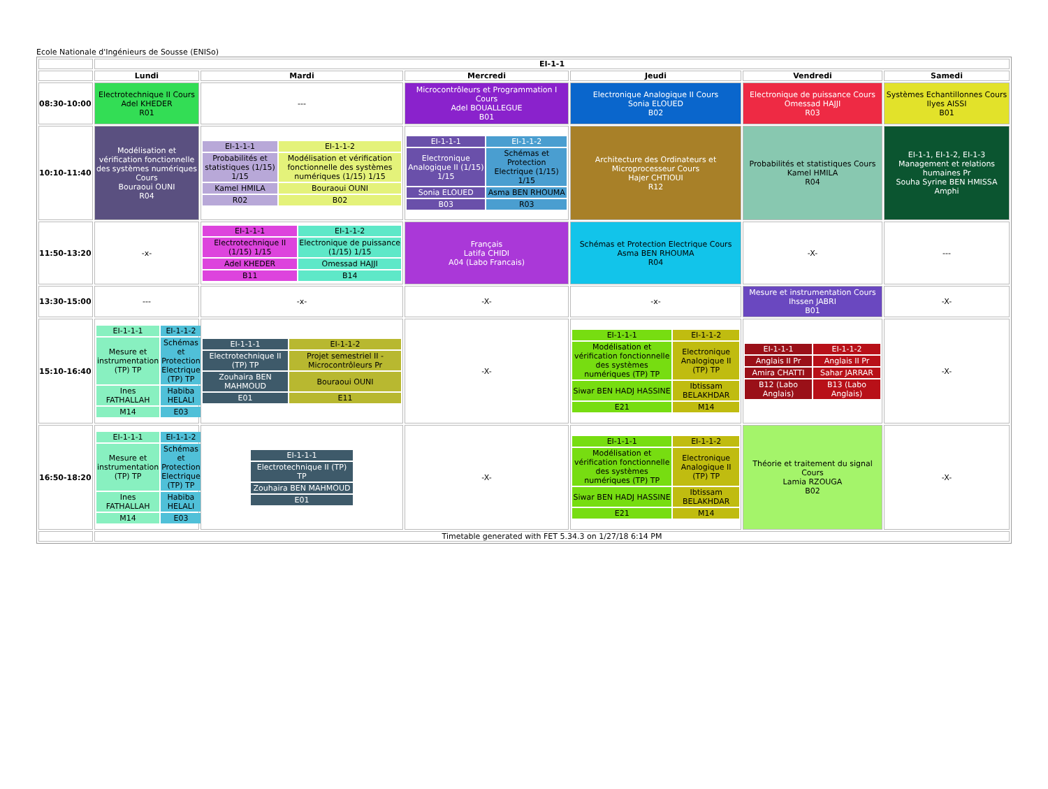Ecole Nationale d'Ingénieurs de Sousse (ENISo)
| | EI-1-1 | | | | | |
| | Lundi | Mardi | Mercredi | Jeudi | Vendredi | Samedi |
| 08:30-10:00 | Electrotechnique II Cours Adel KHEDER R01 | --- | Microcontrôleurs et Programmation I Cours Adel BOUALLEGUE B01 | Electronique Analogique II Cours Sonia ELOUED B02 | Electronique de puissance Cours Omessad HAJJI R03 | Systèmes Echantillonnes Cours Ilyes AISSI B01 |
| 10:10-11:40 | Modélisation et vérification fonctionnelle des systèmes numériques Cours Bouraoui OUNI R04 | / EI-1-1-1 / EI-1-1-2 / / Probabilités et statistiques (1/15) 1/15 / Modélisation et vérification fonctionnelle des systèmes numériques (1/15) 1/15 / / Kamel HMILA / Bouraoui OUNI / / R02 / B02 / | / EI-1-1-1 / EI-1-1-2 / / Electronique Analogique II (1/15) 1/15 / Schémas et Protection Electrique (1/15) 1/15 / / Sonia ELOUED / Asma BEN RHOUMA / / B03 / R03 / | Architecture des Ordinateurs et Microprocesseur Cours Hajer CHTIOUI R12 | Probabilités et statistiques Cours Kamel HMILA R04 | EI-1-1, EI-1-2, EI-1-3 Management et relations humaines Pr Souha Syrine BEN HMISSA Amphi |
| 11:50-13:20 | -x- | / EI-1-1-1 / EI-1-1-2 / / Electrotechnique II (1/15) 1/15 / Electronique de puissance (1/15) 1/15 / / Adel KHEDER / Omessad HAJJI / / B11 / B14 / | Français Latifa CHIDI A04 (Labo Francais) | Schémas et Protection Electrique Cours Asma BEN RHOUMA R04 | -X- | --- |
| 13:30-15:00 | --- | -x- | -X- | -x- | Mesure et instrumentation Cours Ihssen JABRI B01 | -X- |
| 15:10-16:40 | / EI-1-1-1 / EI-1-1-2 / / Mesure et instrumentation (TP) TP / Schémas et Protection Electrique (TP) TP / / Ines FATHALLAH / Habiba HELALI / / M14 / E03 / | / EI-1-1-1 / EI-1-1-2 / / Electrotechnique II (TP) TP / Projet semestriel II - Microcontrôleurs Pr / / Zouhaira BEN MAHMOUD / Bouraoui OUNI / / E01 / E11 / | -X- | / EI-1-1-1 / EI-1-1-2 / / Modélisation et vérification fonctionnelle des systèmes numériques (TP) TP / Electronique Analogique II (TP) TP / / Siwar BEN HADJ HASSINE / Ibtissam BELAKHDAR / / E21 / M14 / | / EI-1-1-1 / EI-1-1-2 / / Anglais II Pr / Anglais II Pr / / Amira CHATTI / Sahar JARRAR / / B12 (Labo Anglais) / B13 (Labo Anglais) / | -X- |
| 16:50-18:20 | / EI-1-1-1 / EI-1-1-2 / / Mesure et instrumentation (TP) TP / Schémas et Protection Electrique (TP) TP / / Ines FATHALLAH / Habiba HELALI / / M14 / E03 / | / EI-1-1-1 / / Electrotechnique II (TP) TP / / Zouhaira BEN MAHMOUD / / E01 / | -X- | / EI-1-1-1 / EI-1-1-2 / / Modélisation et vérification fonctionnelle des systèmes numériques (TP) TP / Electronique Analogique II (TP) TP / / Siwar BEN HADJ HASSINE / Ibtissam BELAKHDAR / / E21 / M14 / | Théorie et traitement du signal Cours Lamia RZOUGA B02 | -X- |
| | Timetable generated with FET 5.34.3 on 1/27/18 6:14 PM | | | | | |